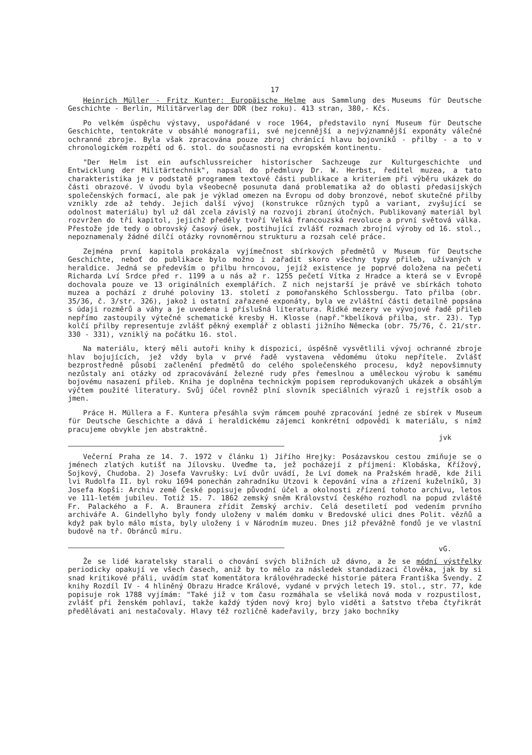17
Heinrich Müller - Fritz Kunter: Europäische Helme aus Sammlung des Museums für Deutsche Geschichte - Berlin, Militärverlag der DDR (bez roku). 413 stran, 380,- Kčs.
Po velkém úspěchu výstavy, uspořádané v roce 1964, představilo nyní Museum für Deutsche Geschichte, tentokráte v obsáhlé monografii, své nejcennější a nejvýznamnější exponáty válečné ochranné zbroje. Byla však zpracována pouze zbroj chránící hlavu bojovníků - přilby - a to v chronologickém rozpětí od 6. stol. do současnosti na evropském kontinentu.
"Der Helm ist ein aufschlussreicher historischer Sachzeuge zur Kulturgeschichte und Entwicklung der Militärtechnik", napsal do předmluvy Dr. W. Herbst, ředitel muzea, a tato charakteristika je v podstatě programem textové části publikace a kriteriem při výběru ukázek do části obrazové. V úvodu byla všeobecně posunuta daná problematika až do oblasti předasijských společenských formací, ale pak je výklad omezen na Evropu od doby bronzové, neboť skutečné přilby vznikly zde až tehdy. Jejich další vývoj (konstrukce různých typů a variant, zvyšující se odolnost materiálu) byl už dál zcela závislý na rozvoji zbraní útočných. Publikovaný materiál byl rozvržen do tří kapitol, jejichž předěly tvoří Velká francouzská revoluce a první světová válka. Přestože jde tedy o obrovský časový úsek, postihující zvlášť rozmach zbrojní výroby od 16. stol., nepoznamenaly žádné dílčí otázky rovnoměrnou strukturu a rozsah celé práce.
Zejména první kapitola prokázala vyjímečnost sbírkových předmětů v Museum für Deutsche Geschichte, neboť do publikace bylo možno i zařadit skoro všechny typy přileb, užívaných v heraldice. Jedná se především o přilbu hrncovou, jejíž existence je poprvé doložena na pečeti Richarda Lví Srdce před r. 1199 a u nás až r. 1255 pečetí Vítka z Hradce a která se v Evropě dochovala pouze ve 13 originálních exemplářích. Z nich nejstarší je právě ve sbírkách tohoto muzea a pochází z druhé poloviny 13. století z pomořanského Schlossbergu. Tato přilba (obr. 35/36, č. 3/str. 326), jakož i ostatní zařazené exponáty, byla ve zvláštní části detailně popsána s údaji rozměrů a váhy a je uvedena i příslušná literatura. Řídké mezery ve vývojové řadě přileb nepřímo zastoupily výtečné schematické kresby H. Klosse (např."kbelíková přilba, str. 23). Typ kolčí přilby representuje zvlášť pěkný exemplář z oblasti jižního Německa (obr. 75/76, č. 21/str. 330 - 331), vzniklý na počátku 16. stol.
Na materiálu, který měli autoři knihy k dispozici, úspěšně vysvětlili vývoj ochranné zbroje hlav bojujících, jež vždy byla v prvé řadě vystavena vědomému útoku nepřítele. Zvlášť bezprostředně působí začlenění předmětů do celého společenského procesu, když nepovšimnuty nezůstaly ani otázky od zpracovávání železné rudy přes řemeslnou a uměleckou výrobu k samému bojovému nasazení přileb. Kniha je doplněna technickým popisem reprodukovaných ukázek a obsáhlým výčtem použité literatury. Svůj účel rovněž plní slovník speciálních výrazů i rejstřík osob a jmen.
Práce H. Müllera a F. Kuntera přesáhla svým rámcem pouhé zpracování jedné ze sbírek v Museum für Deutsche Geschichte a dává i heraldickému zájemci konkrétní odpovědi k materiálu, s nímž pracujeme obvykle jen abstraktně.
jvk
Večerní Praha ze 14. 7. 1972 v článku 1) Jiřího Hrejky: Posázavskou cestou zmiňuje se o jménech zlatých kutišť na Jílovsku. Uveďme ta, jež pocházejí z příjmení: Klobáska, Křížový, Sojkový, Chudoba. 2) Josefa Vavrušky: Lví dvůr uvádí, že Lví domek na Pražském hradě, kde žili lvi Rudolfa II. byl roku 1694 ponechán zahradníku Utzovi k čepování vína a zřízení kuželníků, 3) Josefa Kopši: Archiv země České popisuje původní účel a okolnosti zřízení tohoto archivu, letos ve 111-letém jubileu. Totiž 15. 7. 1862 zemský sněm Království českého rozhodl na popud zvláště Fr. Palackého a F. A. Braunera zřídit Zemský archiv. Celá desetiletí pod vedením prvního archiváře A. Gindellyho byly fondy uloženy v malém domku v Bredovské ulici dnes Polit. vězňů a když pak bylo málo místa, byly uloženy i v Národním muzeu. Dnes již převážně fondů je ve vlastní budově na tř. Obránců míru.
vG.
Že se lidé karatelsky starali o chování svých bližních už dávno, a že se módní výstřelky periodicky opakují ve všech časech, aniž by to mělo za následek standadizaci člověka, jak by si snad kritikové přáli, uvádím stať komentátora královéhradecké historie pátera Františka Švendy. Z knihy Rozdíl IV - 4 hliněný Obrazu Hradce Králové, vydané v prvých letech 19. stol., str. 77, kde popisuje rok 1788 vyjímám: "Také již v tom času rozmáhala se všeliká nová moda v rozpustilost, zvlášť při ženském pohlaví, takže každý týden nový kroj bylo viděti a šatstvo třeba čtyřikrát předělávati ani nestačovaly. Hlavy též rozličně kadeřavily, brzy jako bochníky